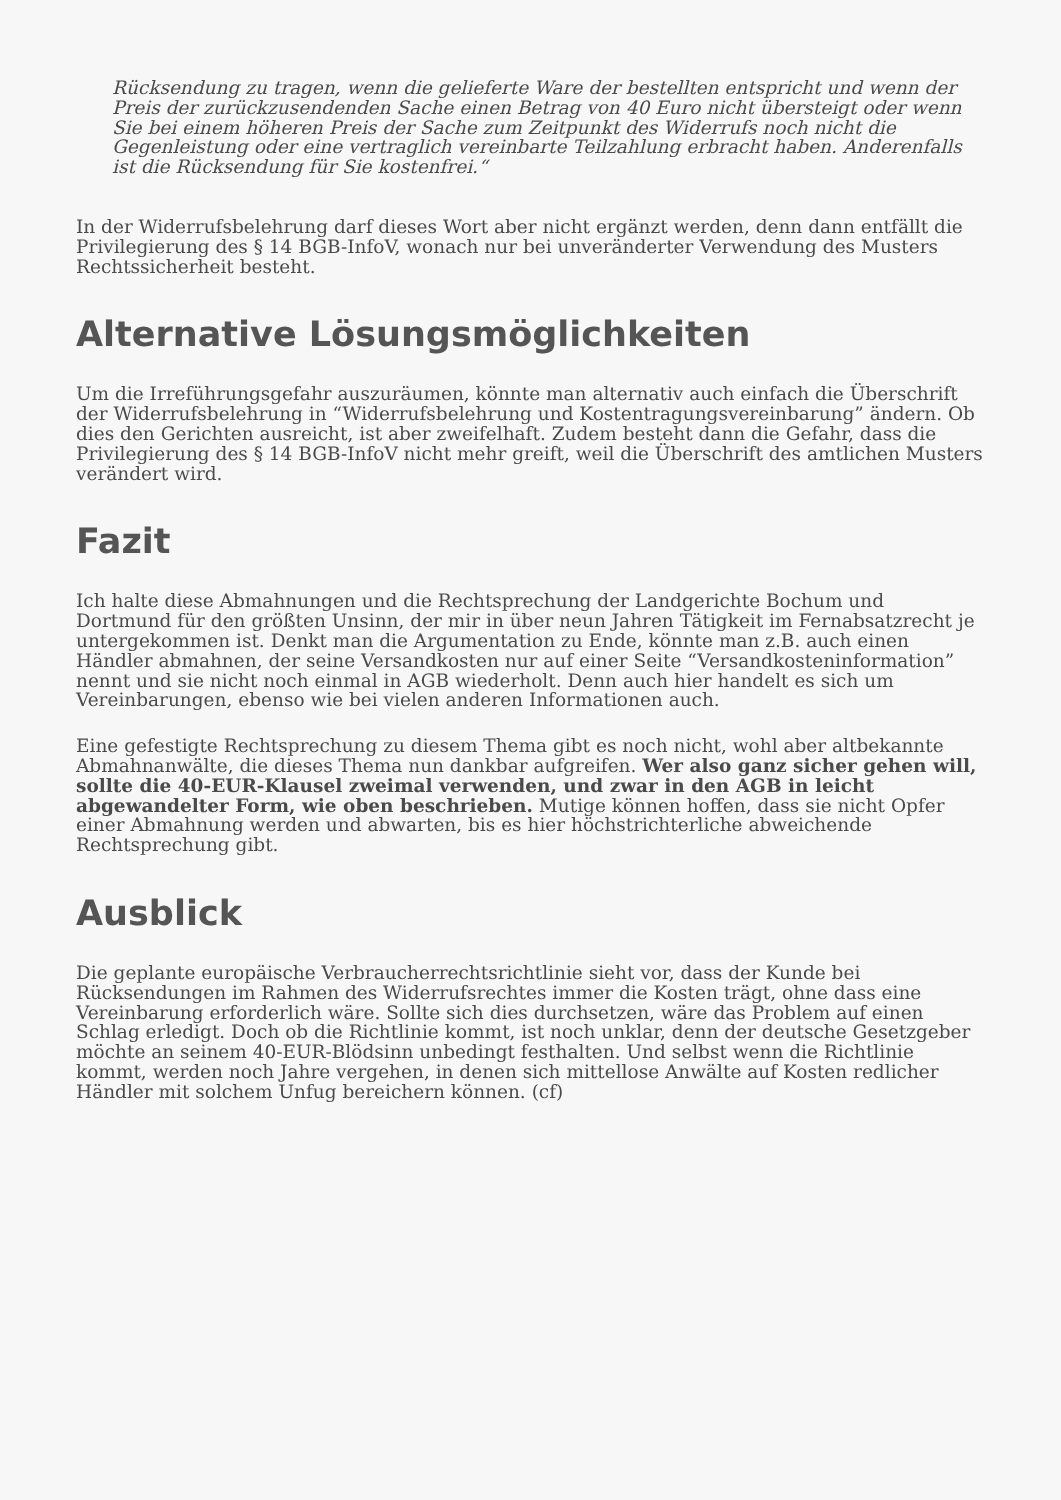Rücksendung zu tragen, wenn die gelieferte Ware der bestellten entspricht und wenn der Preis der zurückzusendenden Sache einen Betrag von 40 Euro nicht übersteigt oder wenn Sie bei einem höheren Preis der Sache zum Zeitpunkt des Widerrufs noch nicht die Gegenleistung oder eine vertraglich vereinbarte Teilzahlung erbracht haben. Anderenfalls ist die Rücksendung für Sie kostenfrei.“
In der Widerrufsbelehrung darf dieses Wort aber nicht ergänzt werden, denn dann entfällt die Privilegierung des § 14 BGB-InfoV, wonach nur bei unveränderter Verwendung des Musters Rechtssicherheit besteht.
Alternative Lösungsmöglichkeiten
Um die Irreführungsgefahr auszuräumen, könnte man alternativ auch einfach die Überschrift der Widerrufsbelehrung in “Widerrufsbelehrung und Kostentragungsvereinbarung” ändern. Ob dies den Gerichten ausreicht, ist aber zweifelhaft. Zudem besteht dann die Gefahr, dass die Privilegierung des § 14 BGB-InfoV nicht mehr greift, weil die Überschrift des amtlichen Musters verändert wird.
Fazit
Ich halte diese Abmahnungen und die Rechtsprechung der Landgerichte Bochum und Dortmund für den größten Unsinn, der mir in über neun Jahren Tätigkeit im Fernabsatzrecht je untergekommen ist. Denkt man die Argumentation zu Ende, könnte man z.B. auch einen Händler abmahnen, der seine Versandkosten nur auf einer Seite “Versandkosteninformation” nennt und sie nicht noch einmal in AGB wiederholt. Denn auch hier handelt es sich um Vereinbarungen, ebenso wie bei vielen anderen Informationen auch.
Eine gefestigte Rechtsprechung zu diesem Thema gibt es noch nicht, wohl aber altbekannte Abmahnanwälte, die dieses Thema nun dankbar aufgreifen. Wer also ganz sicher gehen will, sollte die 40-EUR-Klausel zweimal verwenden, und zwar in den AGB in leicht abgewandelter Form, wie oben beschrieben. Mutige können hoffen, dass sie nicht Opfer einer Abmahnung werden und abwarten, bis es hier höchstrichterliche abweichende Rechtsprechung gibt.
Ausblick
Die geplante europäische Verbraucherrechtsrichtlinie sieht vor, dass der Kunde bei Rücksendungen im Rahmen des Widerrufsrechtes immer die Kosten trägt, ohne dass eine Vereinbarung erforderlich wäre. Sollte sich dies durchsetzen, wäre das Problem auf einen Schlag erledigt. Doch ob die Richtlinie kommt, ist noch unklar, denn der deutsche Gesetzgeber möchte an seinem 40-EUR-Blödsinn unbedingt festhalten. Und selbst wenn die Richtlinie kommt, werden noch Jahre vergehen, in denen sich mittellose Anwälte auf Kosten redlicher Händler mit solchem Unfug bereichern können. (cf)